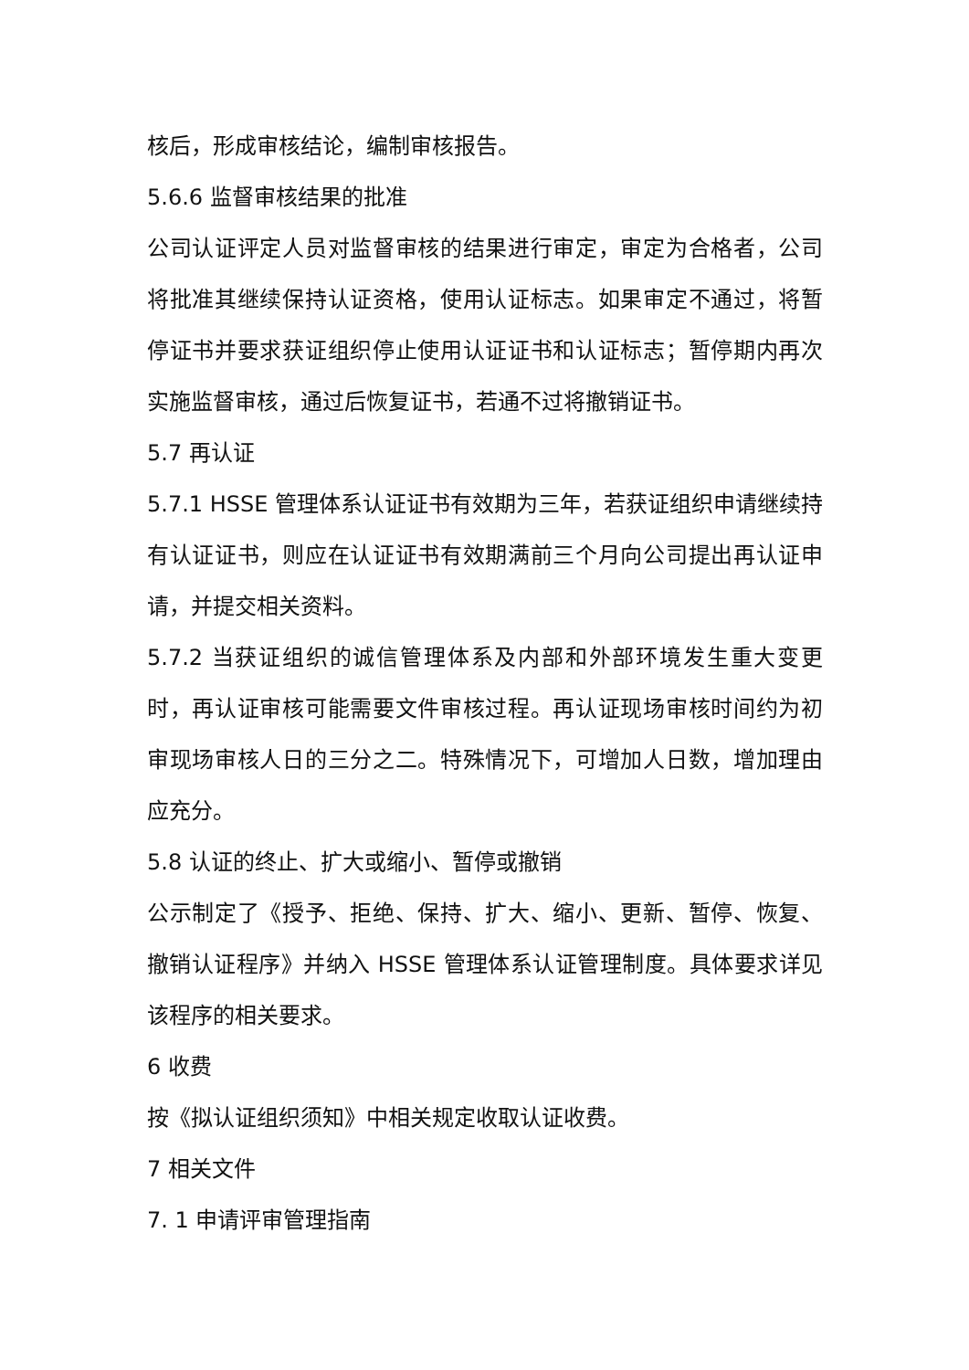核后，形成审核结论，编制审核报告。
5.6.6 监督审核结果的批准
公司认证评定人员对监督审核的结果进行审定，审定为合格者，公司将批准其继续保持认证资格，使用认证标志。如果审定不通过，将暂停证书并要求获证组织停止使用认证证书和认证标志；暂停期内再次实施监督审核，通过后恢复证书，若通不过将撤销证书。
5.7 再认证
5.7.1 HSSE 管理体系认证证书有效期为三年，若获证组织申请继续持有认证证书，则应在认证证书有效期满前三个月向公司提出再认证申请，并提交相关资料。
5.7.2 当获证组织的诚信管理体系及内部和外部环境发生重大变更时，再认证审核可能需要文件审核过程。再认证现场审核时间约为初审现场审核人日的三分之二。特殊情况下，可增加人日数，增加理由应充分。
5.8 认证的终止、扩大或缩小、暂停或撤销
公示制定了《授予、拒绝、保持、扩大、缩小、更新、暂停、恢复、撤销认证程序》并纳入 HSSE 管理体系认证管理制度。具体要求详见该程序的相关要求。
6 收费
按《拟认证组织须知》中相关规定收取认证收费。
7 相关文件
7. 1 申请评审管理指南